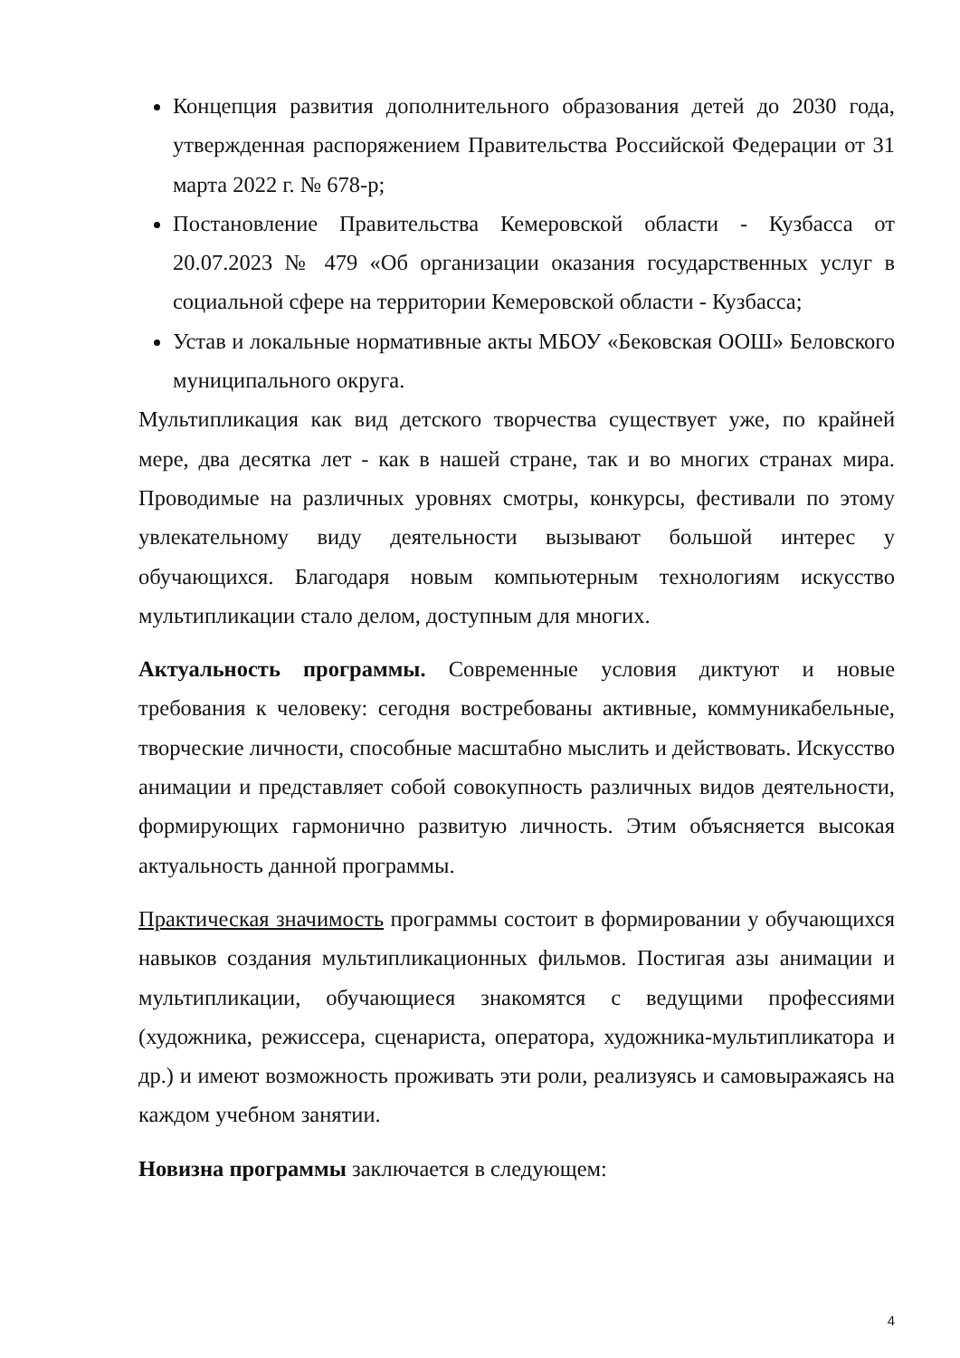Концепция развития дополнительного образования детей до 2030 года, утвержденная распоряжением Правительства Российской Федерации от 31 марта 2022 г. № 678-р;
Постановление Правительства Кемеровской области - Кузбасса от 20.07.2023 № 479 «Об организации оказания государственных услуг в социальной сфере на территории Кемеровской области - Кузбасса;
Устав и локальные нормативные акты МБОУ «Бековская ООШ» Беловского муниципального округа.
Мультипликация как вид детского творчества существует уже, по крайней мере, два десятка лет - как в нашей стране, так и во многих странах мира. Проводимые на различных уровнях смотры, конкурсы, фестивали по этому увлекательному виду деятельности вызывают большой интерес у обучающихся. Благодаря новым компьютерным технологиям искусство мультипликации стало делом, доступным для многих.
Актуальность программы. Современные условия диктуют и новые требования к человеку: сегодня востребованы активные, коммуникабельные, творческие личности, способные масштабно мыслить и действовать. Искусство анимации и представляет собой совокупность различных видов деятельности, формирующих гармонично развитую личность. Этим объясняется высокая актуальность данной программы.
Практическая значимость программы состоит в формировании у обучающихся навыков создания мультипликационных фильмов. Постигая азы анимации и мультипликации, обучающиеся знакомятся с ведущими профессиями (художника, режиссера, сценариста, оператора, художника-мультипликатора и др.) и имеют возможность проживать эти роли, реализуясь и самовыражаясь на каждом учебном занятии.
Новизна программы заключается в следующем:
4